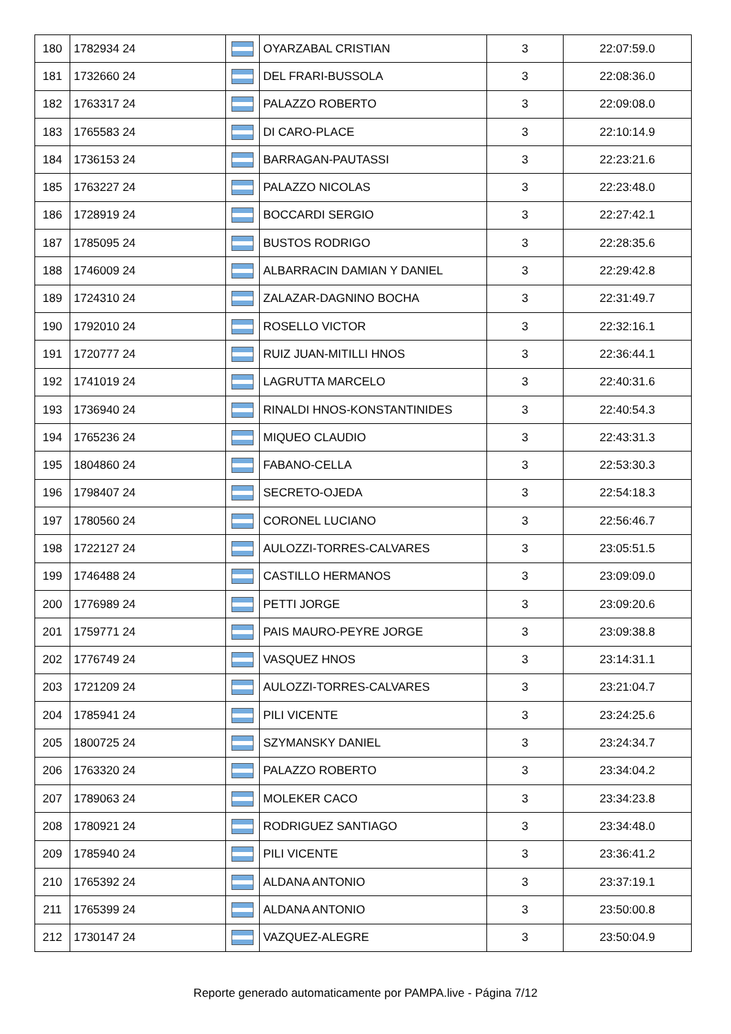| 180 | 1782934 24 | | OYARZABAL CRISTIAN | 3 | 22:07:59.0 |
| 181 | 1732660 24 | | DEL FRARI-BUSSOLA | 3 | 22:08:36.0 |
| 182 | 1763317 24 | | PALAZZO ROBERTO | 3 | 22:09:08.0 |
| 183 | 1765583 24 | | DI CARO-PLACE | 3 | 22:10:14.9 |
| 184 | 1736153 24 | | BARRAGAN-PAUTASSI | 3 | 22:23:21.6 |
| 185 | 1763227 24 | | PALAZZO NICOLAS | 3 | 22:23:48.0 |
| 186 | 1728919 24 | | BOCCARDI SERGIO | 3 | 22:27:42.1 |
| 187 | 1785095 24 | | BUSTOS RODRIGO | 3 | 22:28:35.6 |
| 188 | 1746009 24 | | ALBARRACIN DAMIAN Y DANIEL | 3 | 22:29:42.8 |
| 189 | 1724310 24 | | ZALAZAR-DAGNINO BOCHA | 3 | 22:31:49.7 |
| 190 | 1792010 24 | | ROSELLO VICTOR | 3 | 22:32:16.1 |
| 191 | 1720777 24 | | RUIZ JUAN-MITILLI HNOS | 3 | 22:36:44.1 |
| 192 | 1741019 24 | | LAGRUTTA MARCELO | 3 | 22:40:31.6 |
| 193 | 1736940 24 | | RINALDI HNOS-KONSTANTINIDES | 3 | 22:40:54.3 |
| 194 | 1765236 24 | | MIQUEO CLAUDIO | 3 | 22:43:31.3 |
| 195 | 1804860 24 | | FABANO-CELLA | 3 | 22:53:30.3 |
| 196 | 1798407 24 | | SECRETO-OJEDA | 3 | 22:54:18.3 |
| 197 | 1780560 24 | | CORONEL LUCIANO | 3 | 22:56:46.7 |
| 198 | 1722127 24 | | AULOZZI-TORRES-CALVARES | 3 | 23:05:51.5 |
| 199 | 1746488 24 | | CASTILLO HERMANOS | 3 | 23:09:09.0 |
| 200 | 1776989 24 | | PETTI JORGE | 3 | 23:09:20.6 |
| 201 | 1759771 24 | | PAIS MAURO-PEYRE JORGE | 3 | 23:09:38.8 |
| 202 | 1776749 24 | | VASQUEZ HNOS | 3 | 23:14:31.1 |
| 203 | 1721209 24 | | AULOZZI-TORRES-CALVARES | 3 | 23:21:04.7 |
| 204 | 1785941 24 | | PILI VICENTE | 3 | 23:24:25.6 |
| 205 | 1800725 24 | | SZYMANSKY DANIEL | 3 | 23:24:34.7 |
| 206 | 1763320 24 | | PALAZZO ROBERTO | 3 | 23:34:04.2 |
| 207 | 1789063 24 | | MOLEKER CACO | 3 | 23:34:23.8 |
| 208 | 1780921 24 | | RODRIGUEZ SANTIAGO | 3 | 23:34:48.0 |
| 209 | 1785940 24 | | PILI VICENTE | 3 | 23:36:41.2 |
| 210 | 1765392 24 | | ALDANA ANTONIO | 3 | 23:37:19.1 |
| 211 | 1765399 24 | | ALDANA ANTONIO | 3 | 23:50:00.8 |
| 212 | 1730147 24 | | VAZQUEZ-ALEGRE | 3 | 23:50:04.9 |
Reporte generado automaticamente por PAMPA.live - Página 7/12